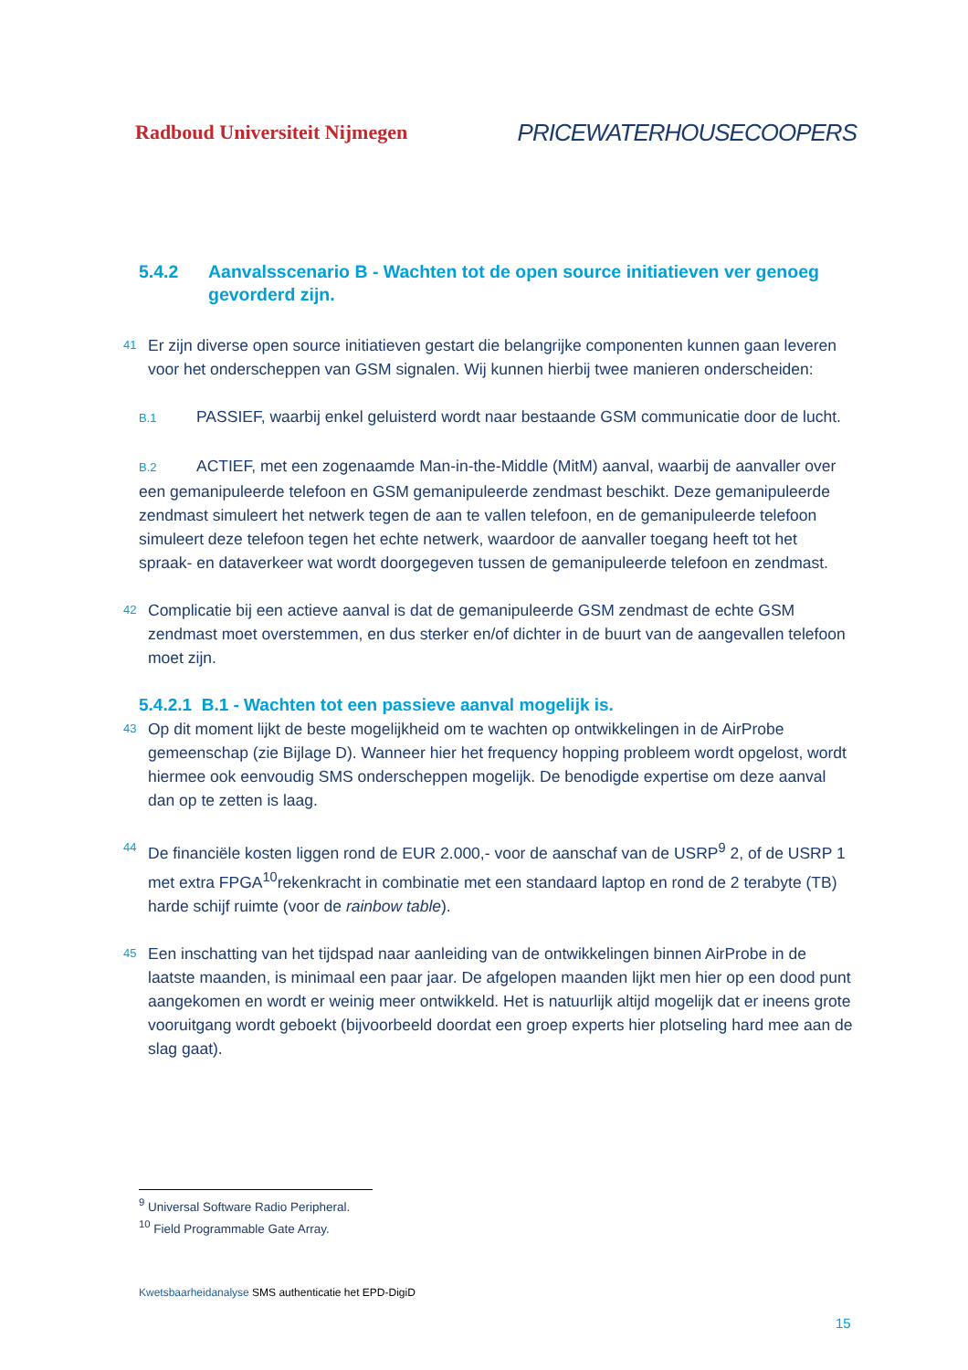Radboud Universiteit Nijmegen PRICEWATERHOUSECOOPERS
5.4.2 Aanvalsscenario B - Wachten tot de open source initiatieven ver genoeg gevorderd zijn.
41 Er zijn diverse open source initiatieven gestart die belangrijke componenten kunnen gaan leveren voor het onderscheppen van GSM signalen. Wij kunnen hierbij twee manieren onderscheiden:
B.1 PASSIEF, waarbij enkel geluisterd wordt naar bestaande GSM communicatie door de lucht.
B.2 ACTIEF, met een zogenaamde Man-in-the-Middle (MitM) aanval, waarbij de aanvaller over een gemanipuleerde telefoon en GSM gemanipuleerde zendmast beschikt. Deze gemanipuleerde zendmast simuleert het netwerk tegen de aan te vallen telefoon, en de gemanipuleerde telefoon simuleert deze telefoon tegen het echte netwerk, waardoor de aanvaller toegang heeft tot het spraak- en dataverkeer wat wordt doorgegeven tussen de gemanipuleerde telefoon en zendmast.
42 Complicatie bij een actieve aanval is dat de gemanipuleerde GSM zendmast de echte GSM zendmast moet overstemmen, en dus sterker en/of dichter in de buurt van de aangevallen telefoon moet zijn.
5.4.2.1 B.1 - Wachten tot een passieve aanval mogelijk is.
43 Op dit moment lijkt de beste mogelijkheid om te wachten op ontwikkelingen in de AirProbe gemeenschap (zie Bijlage D). Wanneer hier het frequency hopping probleem wordt opgelost, wordt hiermee ook eenvoudig SMS onderscheppen mogelijk. De benodigde expertise om deze aanval dan op te zetten is laag.
44 De financiële kosten liggen rond de EUR 2.000,- voor de aanschaf van de USRP<sup>9</sup> 2, of de USRP 1 met extra FPGA<sup>10</sup>rekenkracht in combinatie met een standaard laptop en rond de 2 terabyte (TB) harde schijf ruimte (voor de rainbow table).
45 Een inschatting van het tijdspad naar aanleiding van de ontwikkelingen binnen AirProbe in de laatste maanden, is minimaal een paar jaar. De afgelopen maanden lijkt men hier op een dood punt aangekomen en wordt er weinig meer ontwikkeld. Het is natuurlijk altijd mogelijk dat er ineens grote vooruitgang wordt geboekt (bijvoorbeeld doordat een groep experts hier plotseling hard mee aan de slag gaat).
<sup>9</sup> Universal Software Radio Peripheral.
<sup>10</sup> Field Programmable Gate Array.
Kwetsbaarheidanalyse SMS authenticatie het EPD-DigiD
15